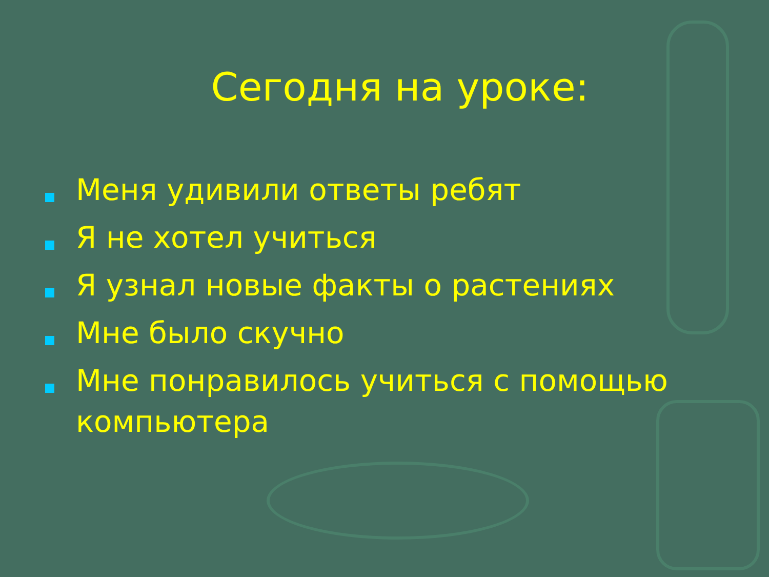Сегодня на уроке:
Меня удивили ответы ребят
Я не хотел учиться
Я узнал новые факты о растениях
Мне было скучно
Мне понравилось учиться с помощью компьютера